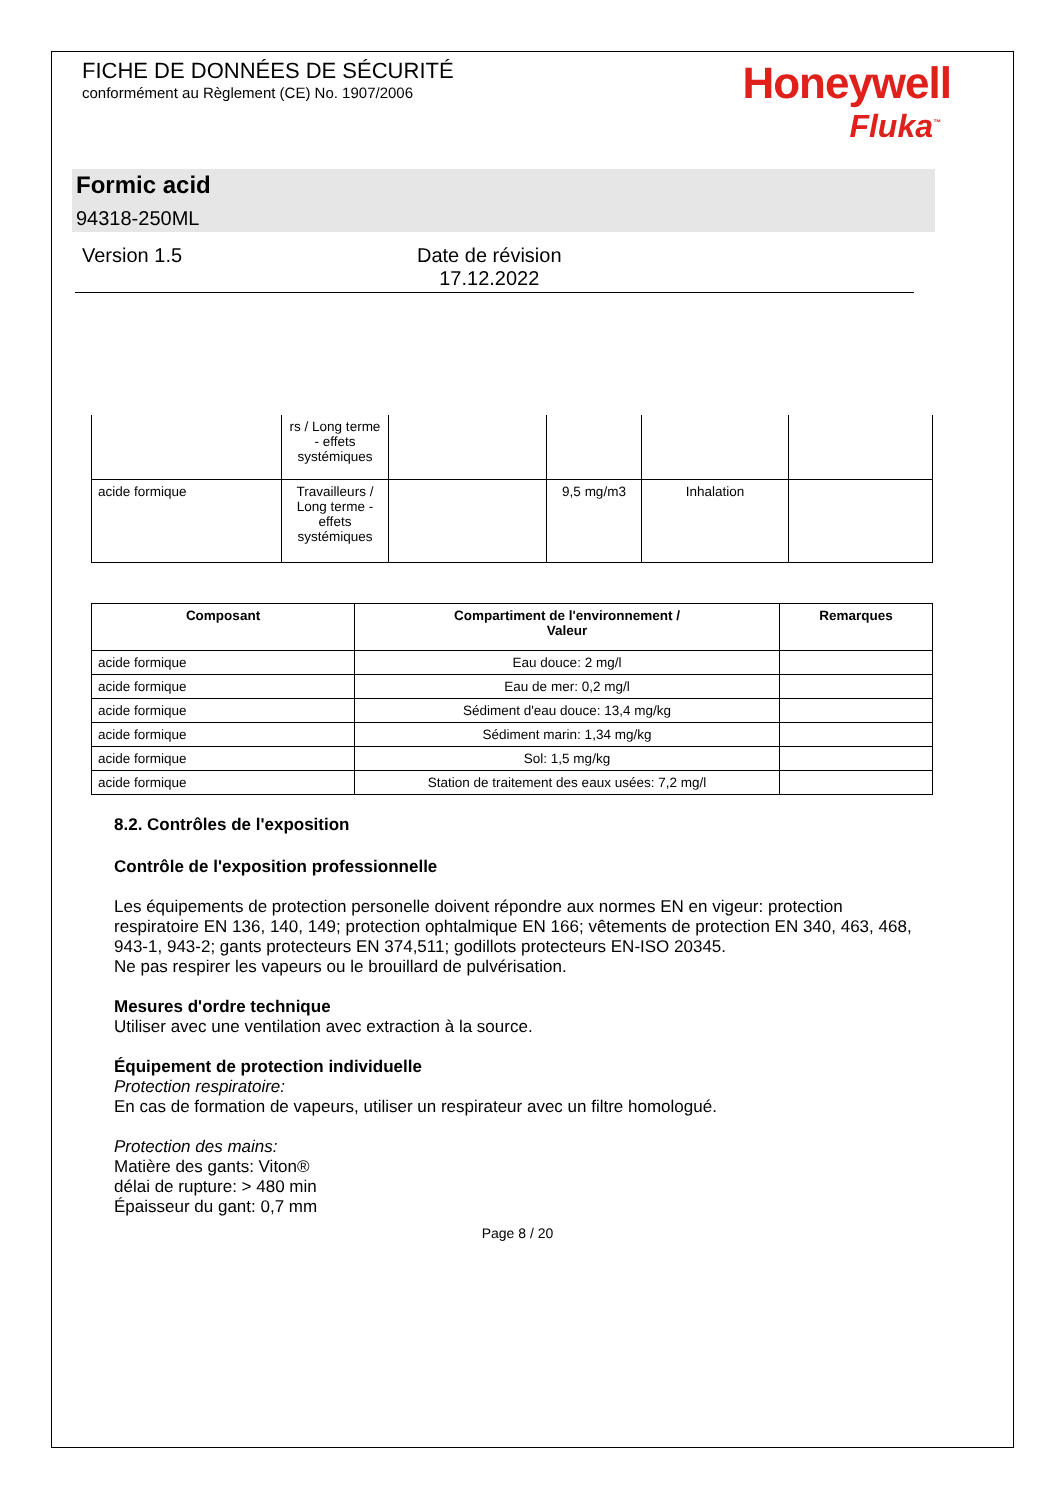FICHE DE DONNÉES DE SÉCURITÉ
conformément au Règlement (CE) No. 1907/2006
Honeywell
Fluka<sup>™</sup>
Formic acid
94318-250ML
Version 1.5 Date de révision
17.12.2022
| | rs / Long terme - effets systémiques | | | | |
| acide formique | Travailleurs / Long terme - effets systémiques | | 9,5 mg/m3 | Inhalation | |
| Composant | Compartiment de l'environnement / Valeur | Remarques |
| --- | --- | --- |
| acide formique | Eau douce: 2 mg/l | |
| acide formique | Eau de mer: 0,2 mg/l | |
| acide formique | Sédiment d'eau douce: 13,4 mg/kg | |
| acide formique | Sédiment marin: 1,34 mg/kg | |
| acide formique | Sol: 1,5 mg/kg | |
| acide formique | Station de traitement des eaux usées: 7,2 mg/l | |
8.2. Contrôles de l'exposition
Contrôle de l'exposition professionnelle
Les équipements de protection personelle doivent répondre aux normes EN en vigeur: protection respiratoire EN 136, 140, 149; protection ophtalmique EN 166; vêtements de protection EN 340, 463, 468, 943-1, 943-2; gants protecteurs EN 374,511; godillots protecteurs EN-ISO 20345.
Ne pas respirer les vapeurs ou le brouillard de pulvérisation.
Mesures d'ordre technique
Utiliser avec une ventilation avec extraction à la source.
Équipement de protection individuelle
Protection respiratoire:
En cas de formation de vapeurs, utiliser un respirateur avec un filtre homologué.
Protection des mains:
Matière des gants: Viton®
délai de rupture: > 480 min
Épaisseur du gant: 0,7 mm
Page 8 / 20